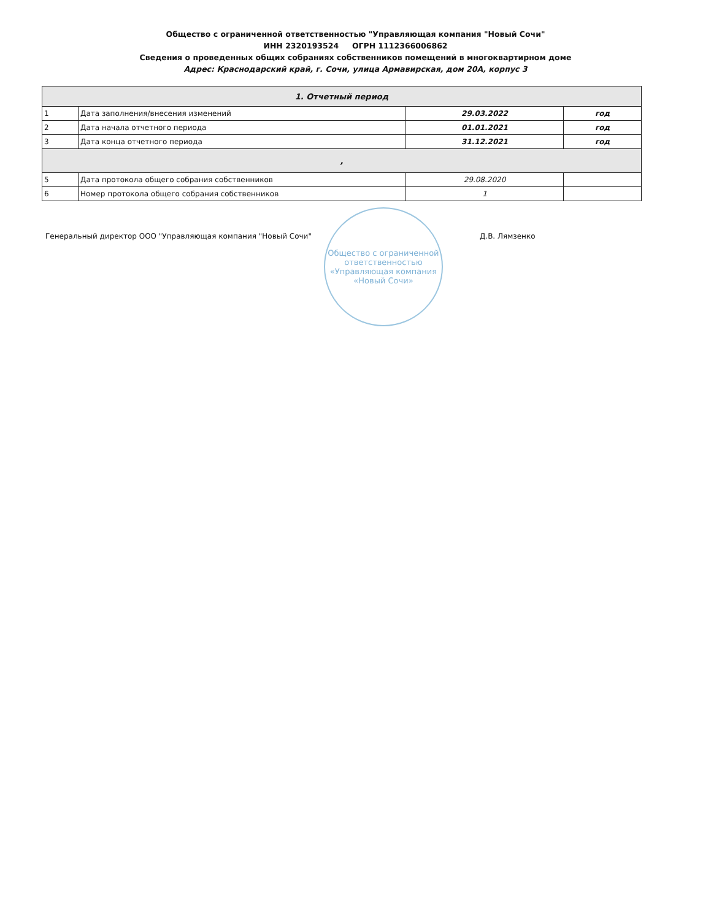Общество с ограниченной ответственностью "Управляющая компания "Новый Сочи"
ИНН 2320193524 ОГРН 1112366006862
Сведения о проведенных общих собраниях собственников помещений в многоквартирном доме
Адрес: Краснодарский край, г. Сочи, улица Армавирская, дом 20А, корпус 3
| 1. Отчетный период | | | |
| 1 | Дата заполнения/внесения изменений | 29.03.2022 | год |
| 2 | Дата начала отчетного периода | 01.01.2021 | год |
| 3 | Дата конца отчетного периода | 31.12.2021 | год |
| , | | | |
| 5 | Дата протокола общего собрания собственников | 29.08.2020 | |
| 6 | Номер протокола общего собрания собственников | 1 | |
Генеральный директор ООО "Управляющая компания "Новый Сочи"
Общество с ограниченной ответственностью «Управляющая компания «Новый Сочи»
Д.В. Лямзенко